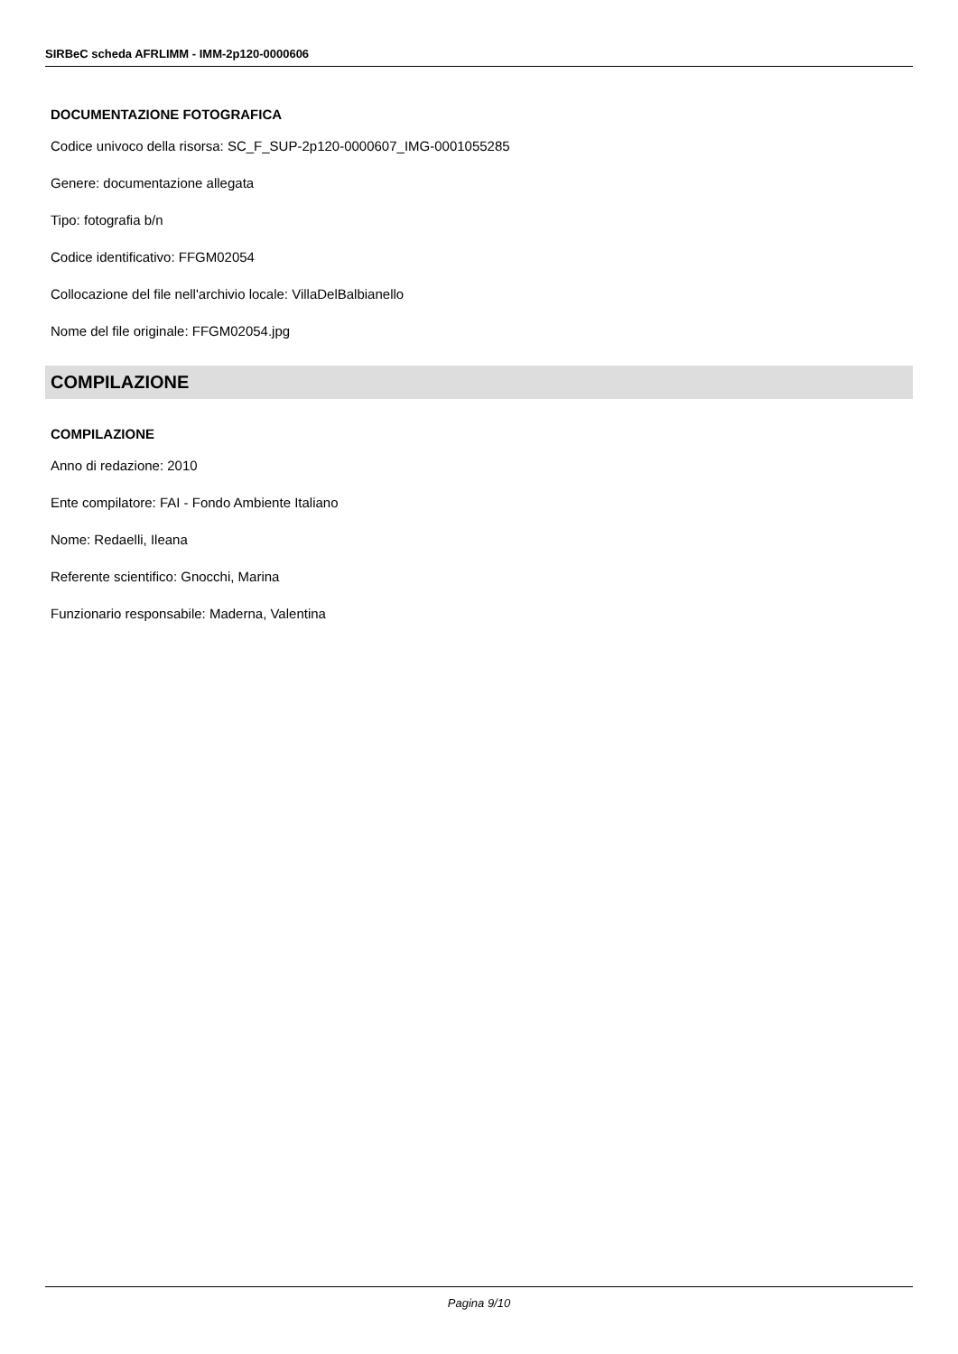SIRBeC scheda AFRLIMM - IMM-2p120-0000606
DOCUMENTAZIONE FOTOGRAFICA
Codice univoco della risorsa: SC_F_SUP-2p120-0000607_IMG-0001055285
Genere: documentazione allegata
Tipo: fotografia b/n
Codice identificativo: FFGM02054
Collocazione del file nell'archivio locale: VillaDelBalbianello
Nome del file originale: FFGM02054.jpg
COMPILAZIONE
COMPILAZIONE
Anno di redazione: 2010
Ente compilatore: FAI - Fondo Ambiente Italiano
Nome: Redaelli, Ileana
Referente scientifico: Gnocchi, Marina
Funzionario responsabile: Maderna, Valentina
Pagina 9/10